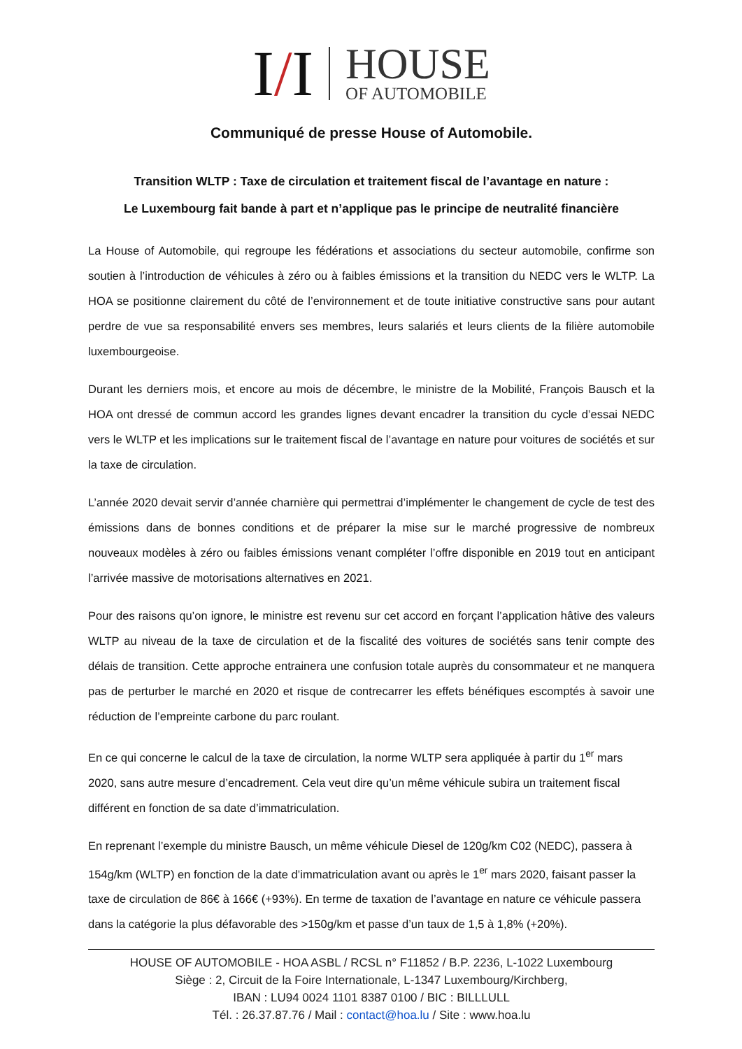I/I
HOUSE
OF AUTOMOBILE
Communiqué de presse House of Automobile.
Transition WLTP : Taxe de circulation et traitement fiscal de l’avantage en nature :
Le Luxembourg fait bande à part et n’applique pas le principe de neutralité financière
La House of Automobile, qui regroupe les fédérations et associations du secteur automobile, confirme son soutien à l’introduction de véhicules à zéro ou à faibles émissions et la transition du NEDC vers le WLTP. La HOA se positionne clairement du côté de l’environnement et de toute initiative constructive sans pour autant perdre de vue sa responsabilité envers ses membres, leurs salariés et leurs clients de la filière automobile luxembourgeoise.
Durant les derniers mois, et encore au mois de décembre, le ministre de la Mobilité, François Bausch et la HOA ont dressé de commun accord les grandes lignes devant encadrer la transition du cycle d’essai NEDC vers le WLTP et les implications sur le traitement fiscal de l’avantage en nature pour voitures de sociétés et sur la taxe de circulation.
L’année 2020 devait servir d’année charnière qui permettrai d’implémenter le changement de cycle de test des émissions dans de bonnes conditions et de préparer la mise sur le marché progressive de nombreux nouveaux modèles à zéro ou faibles émissions venant compléter l’offre disponible en 2019 tout en anticipant l’arrivée massive de motorisations alternatives en 2021.
Pour des raisons qu’on ignore, le ministre est revenu sur cet accord en forçant l’application hâtive des valeurs WLTP au niveau de la taxe de circulation et de la fiscalité des voitures de sociétés sans tenir compte des délais de transition. Cette approche entrainera une confusion totale auprès du consommateur et ne manquera pas de perturber le marché en 2020 et risque de contrecarrer les effets bénéfiques escomptés à savoir une réduction de l’empreinte carbone du parc roulant.
En ce qui concerne le calcul de la taxe de circulation, la norme WLTP sera appliquée à partir du 1<sup>er</sup> mars 2020, sans autre mesure d’encadrement. Cela veut dire qu’un même véhicule subira un traitement fiscal différent en fonction de sa date d’immatriculation.
En reprenant l’exemple du ministre Bausch, un même véhicule Diesel de 120g/km C02 (NEDC), passera à 154g/km (WLTP) en fonction de la date d’immatriculation avant ou après le 1<sup>er</sup> mars 2020, faisant passer la taxe de circulation de 86€ à 166€ (+93%). En terme de taxation de l’avantage en nature ce véhicule passera dans la catégorie la plus défavorable des >150g/km et passe d’un taux de 1,5 à 1,8% (+20%).
HOUSE OF AUTOMOBILE - HOA ASBL / RCSL n° F11852 / B.P. 2236, L-1022 Luxembourg
Siège : 2, Circuit de la Foire Internationale, L-1347 Luxembourg/Kirchberg,
IBAN : LU94 0024 1101 8387 0100 / BIC : BILLLULL
Tél. : 26.37.87.76 / Mail : contact@hoa.lu / Site : www.hoa.lu